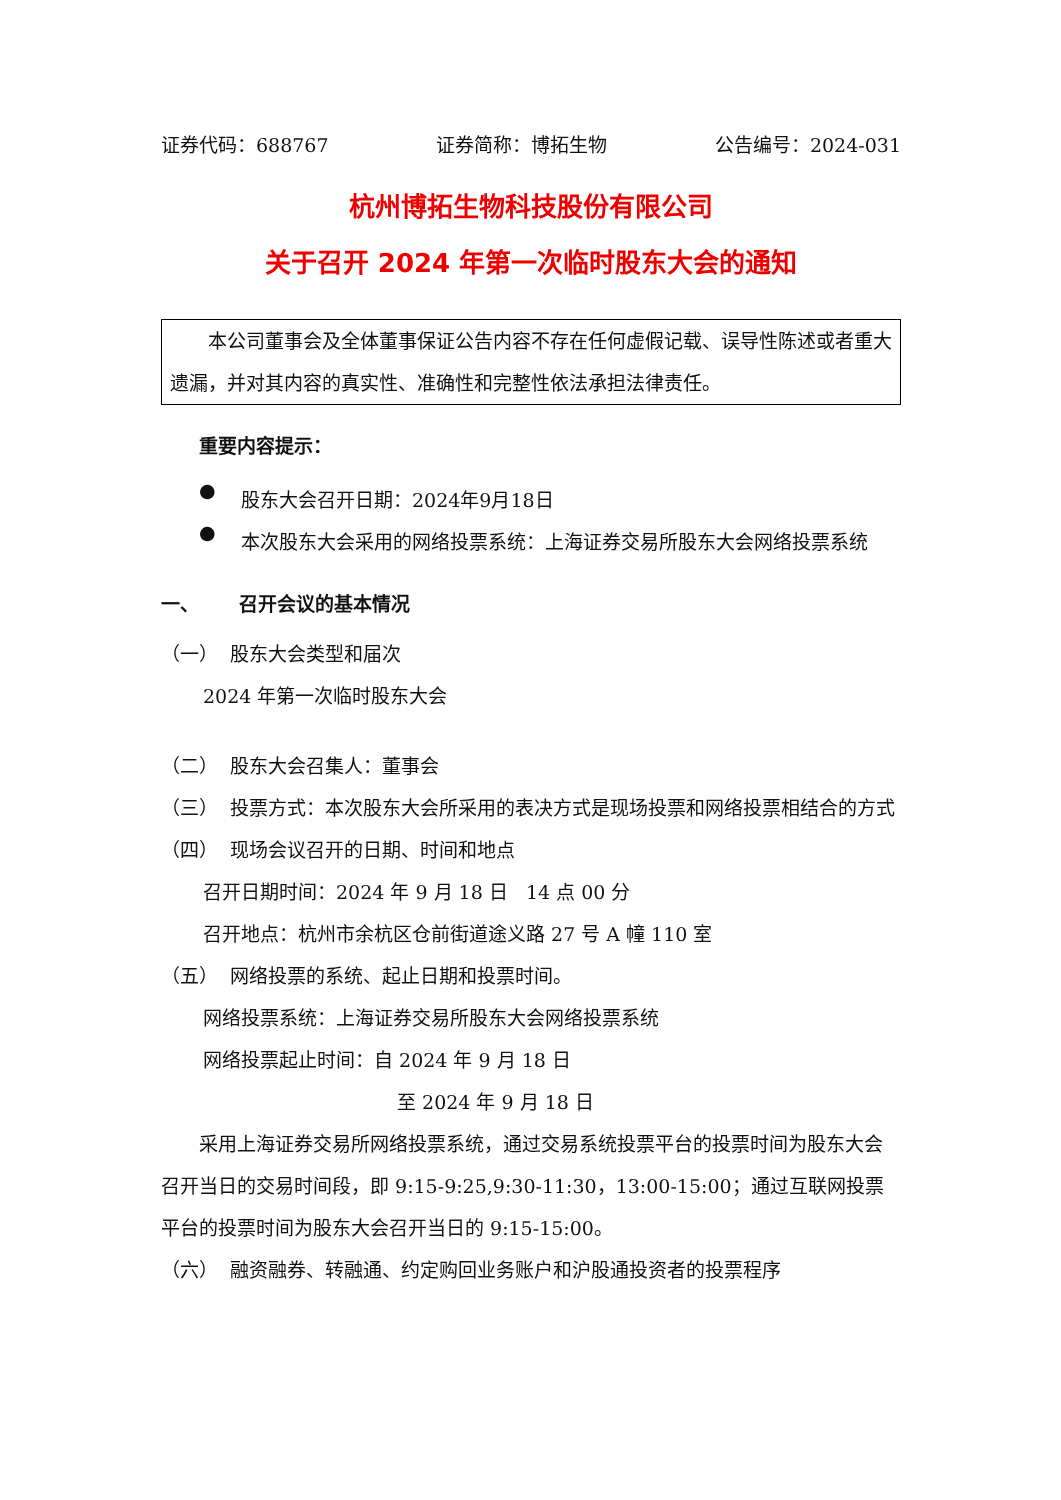证券代码：688767 证券简称：博拓生物 公告编号：2024-031
杭州博拓生物科技股份有限公司
关于召开 2024 年第一次临时股东大会的通知
本公司董事会及全体董事保证公告内容不存在任何虚假记载、误导性陈述或者重大遗漏，并对其内容的真实性、准确性和完整性依法承担法律责任。
重要内容提示：
●
股东大会召开日期：2024年9月18日
●
本次股东大会采用的网络投票系统：上海证券交易所股东大会网络投票系统
一、 召开会议的基本情况
（一） 股东大会类型和届次
2024 年第一次临时股东大会
（二） 股东大会召集人：董事会
（三） 投票方式：本次股东大会所采用的表决方式是现场投票和网络投票相结合的方式
（四） 现场会议召开的日期、时间和地点
召开日期时间：2024 年 9 月 18 日 14 点 00 分
召开地点：杭州市余杭区仓前街道途义路 27 号 A 幢 110 室
（五） 网络投票的系统、起止日期和投票时间。
网络投票系统：上海证券交易所股东大会网络投票系统
网络投票起止时间：自 2024 年 9 月 18 日
至 2024 年 9 月 18 日
采用上海证券交易所网络投票系统，通过交易系统投票平台的投票时间为股东大会召开当日的交易时间段，即 9:15-9:25,9:30-11:30，13:00-15:00；通过互联网投票平台的投票时间为股东大会召开当日的 9:15-15:00。
（六） 融资融券、转融通、约定购回业务账户和沪股通投资者的投票程序